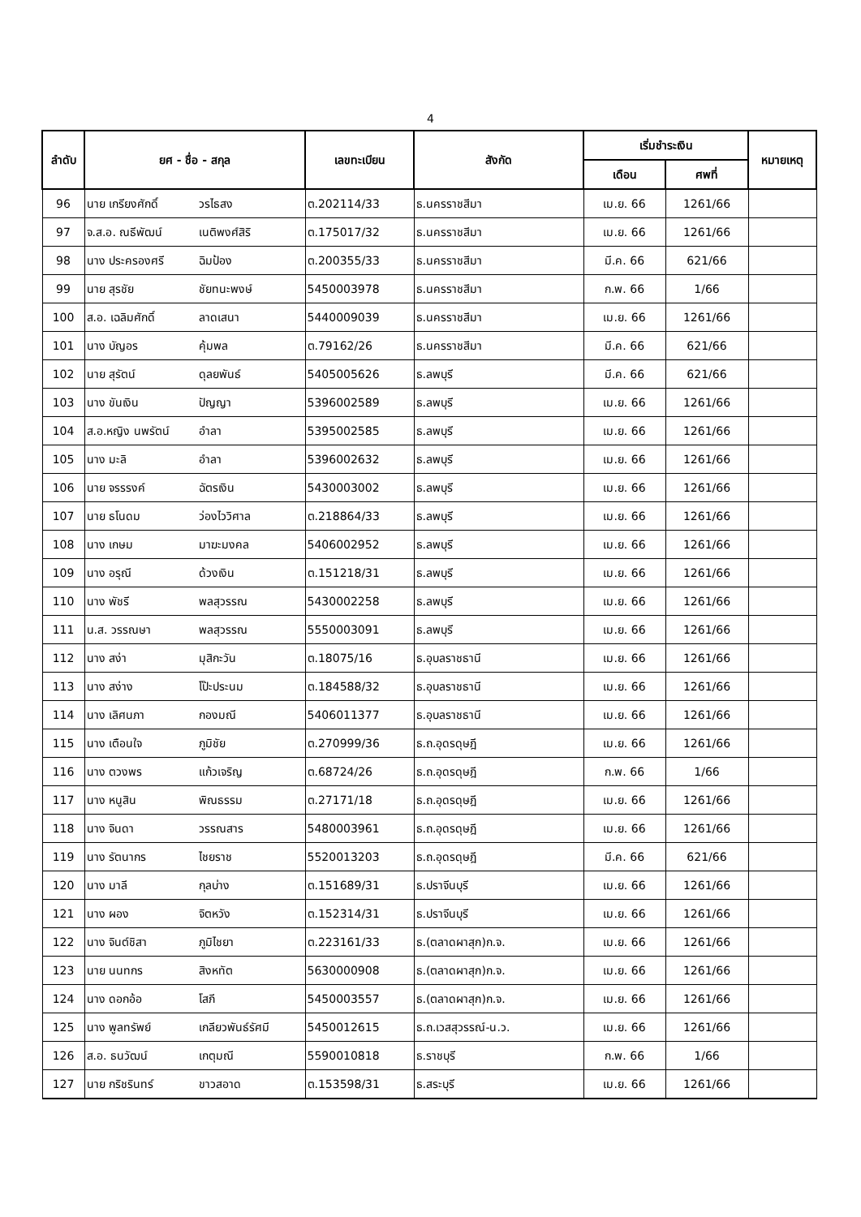4
| ลำดับ | ยศ - ชื่อ - สกุล | | เลขทะเบียน | สังกัด | เริ่มชำระเงิน | | หมายเหตุ |
| --- | --- | --- | --- | --- | --- | --- | --- |
| | | | | | เดือน | ศพที่ | |
| 96 | นาย เกรียงศักดิ์ | วรไธสง | ต.202114/33 | ธ.นครราชสีมา | เม.ย. 66 | 1261/66 | |
| 97 | จ.ส.อ. ณธีพัฒน์ | เนติพงศ์สิริ | ต.175017/32 | ธ.นครราชสีมา | เม.ย. 66 | 1261/66 | |
| 98 | นาง ประครองศรี | ฉิมป้อง | ต.200355/33 | ธ.นครราชสีมา | มี.ค. 66 | 621/66 | |
| 99 | นาย สุรชัย | ชัยทนะพงษ์ | 5450003978 | ธ.นครราชสีมา | ก.พ. 66 | 1/66 | |
| 100 | ส.อ. เฉลิมศักดิ์ | ลาดเสนา | 5440009039 | ธ.นครราชสีมา | เม.ย. 66 | 1261/66 | |
| 101 | นาง บัญอร | คุ้มพล | ต.79162/26 | ธ.นครราชสีมา | มี.ค. 66 | 621/66 | |
| 102 | นาย สุรัตน์ | ดุลยพันธ์ | 5405005626 | ธ.ลพบุรี | มี.ค. 66 | 621/66 | |
| 103 | นาง ขันเงิน | ปัญญา | 5396002589 | ธ.ลพบุรี | เม.ย. 66 | 1261/66 | |
| 104 | ส.อ.หญิง นพรัตน์ | อำลา | 5395002585 | ธ.ลพบุรี | เม.ย. 66 | 1261/66 | |
| 105 | นาง มะลิ | อำลา | 5396002632 | ธ.ลพบุรี | เม.ย. 66 | 1261/66 | |
| 106 | นาย จรรรงค์ | ฉัตรเงิน | 5430003002 | ธ.ลพบุรี | เม.ย. 66 | 1261/66 | |
| 107 | นาย ธโนดม | ว่องไววิศาล | ต.218864/33 | ธ.ลพบุรี | เม.ย. 66 | 1261/66 | |
| 108 | นาง เกษม | มาฆะมงคล | 5406002952 | ธ.ลพบุรี | เม.ย. 66 | 1261/66 | |
| 109 | นาง อรุณี | ด้วงเงิน | ต.151218/31 | ธ.ลพบุรี | เม.ย. 66 | 1261/66 | |
| 110 | นาง พัชรี | พลสุวรรณ | 5430002258 | ธ.ลพบุรี | เม.ย. 66 | 1261/66 | |
| 111 | น.ส. วรรณษา | พลสุวรรณ | 5550003091 | ธ.ลพบุรี | เม.ย. 66 | 1261/66 | |
| 112 | นาง สง่า | มุสิกะวัน | ต.18075/16 | ธ.อุบลราชธานี | เม.ย. 66 | 1261/66 | |
| 113 | นาง สง่าง | โป๊ะประนม | ต.184588/32 | ธ.อุบลราชธานี | เม.ย. 66 | 1261/66 | |
| 114 | นาง เลิศนภา | กองมณี | 5406011377 | ธ.อุบลราชธานี | เม.ย. 66 | 1261/66 | |
| 115 | นาง เตือนใจ | ภูมิชัย | ต.270999/36 | ธ.ถ.อุดรดุษฎี | เม.ย. 66 | 1261/66 | |
| 116 | นาง ตวงพร | แก้วเจริญ | ต.68724/26 | ธ.ถ.อุดรดุษฎี | ก.พ. 66 | 1/66 | |
| 117 | นาง หนูสิน | พิณธรรม | ต.27171/18 | ธ.ถ.อุดรดุษฎี | เม.ย. 66 | 1261/66 | |
| 118 | นาง จินดา | วรรณสาร | 5480003961 | ธ.ถ.อุดรดุษฎี | เม.ย. 66 | 1261/66 | |
| 119 | นาง รัตนากร | ไชยราช | 5520013203 | ธ.ถ.อุดรดุษฎี | มี.ค. 66 | 621/66 | |
| 120 | นาง มาลี | กุลบ่าง | ต.151689/31 | ธ.ปราจีนบุรี | เม.ย. 66 | 1261/66 | |
| 121 | นาง ผอง | จิตหวัง | ต.152314/31 | ธ.ปราจีนบุรี | เม.ย. 66 | 1261/66 | |
| 122 | นาง จินต์ชิสา | ภูมิไชยา | ต.223161/33 | ธ.(ตลาดผาสุก)ก.จ. | เม.ย. 66 | 1261/66 | |
| 123 | นาย นนทกร | สิงหทัต | 5630000908 | ธ.(ตลาดผาสุก)ก.จ. | เม.ย. 66 | 1261/66 | |
| 124 | นาง ดอกอ้อ | โสภี | 5450003557 | ธ.(ตลาดผาสุก)ก.จ. | เม.ย. 66 | 1261/66 | |
| 125 | นาง พูลทรัพย์ | เกลียวพันธ์รัศมี | 5450012615 | ธ.ถ.เวสสุวรรณ์-น.ว. | เม.ย. 66 | 1261/66 | |
| 126 | ส.อ. ธนวัฒน์ | เกตุมณี | 5590010818 | ธ.ราชบุรี | ก.พ. 66 | 1/66 | |
| 127 | นาย กริชรินทร์ | ขาวสอาด | ต.153598/31 | ธ.สระบุรี | เม.ย. 66 | 1261/66 | |